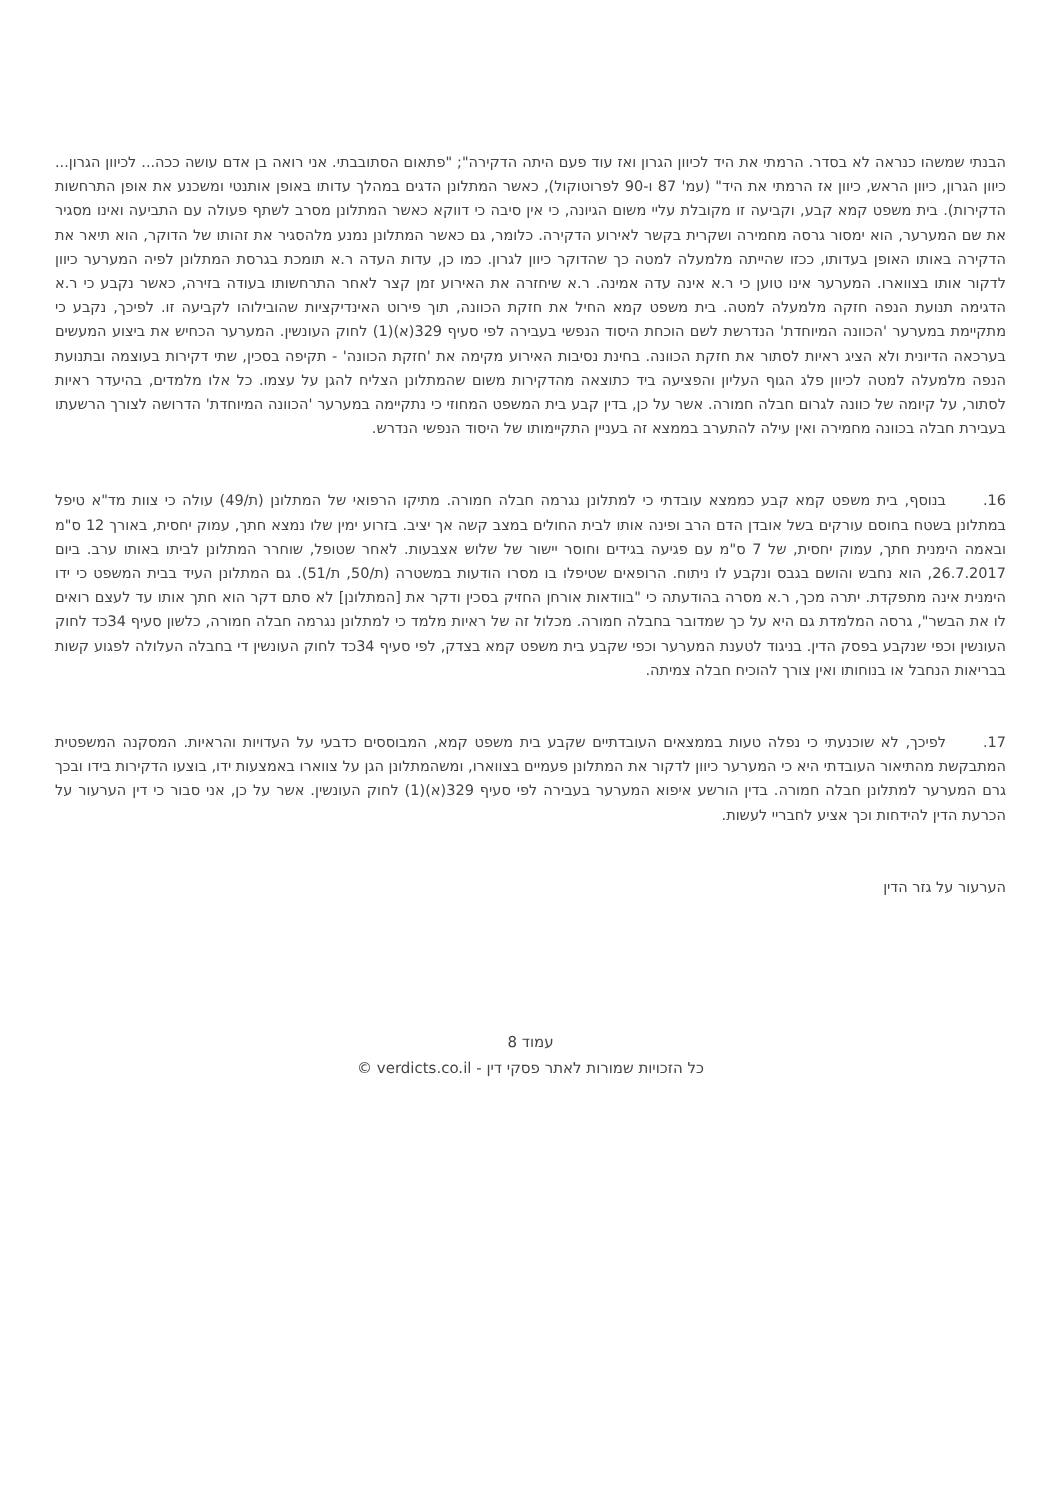הבנתי שמשהו כנראה לא בסדר. הרמתי את היד לכיוון הגרון ואז עוד פעם היתה הדקירה"; "פתאום הסתובבתי. אני רואה בן אדם עושה ככה... לכיוון הגרון... כיוון הגרון, כיוון הראש, כיוון אז הרמתי את היד" (עמ' 87 ו-90 לפרוטוקול), כאשר המתלונן הדגים במהלך עדותו באופן אותנטי ומשכנע את אופן התרחשות הדקירות). בית משפט קמא קבע, וקביעה זו מקובלת עליי משום הגיונה, כי אין סיבה כי דווקא כאשר המתלונן מסרב לשתף פעולה עם התביעה ואינו מסגיר את שם המערער, הוא ימסור גרסה מחמירה ושקרית בקשר לאירוע הדקירה. כלומר, גם כאשר המתלונן נמנע מלהסגיר את זהותו של הדוקר, הוא תיאר את הדקירה באותו האופן בעדותו, ככזו שהייתה מלמעלה למטה כך שהדוקר כיוון לגרון. כמו כן, עדות העדה ר.א תומכת בגרסת המתלונן לפיה המערער כיוון לדקור אותו בצווארו. המערער אינו טוען כי ר.א אינה עדה אמינה. ר.א שיחזרה את האירוע זמן קצר לאחר התרחשותו בעודה בזירה, כאשר נקבע כי ר.א הדגימה תנועת הנפה חזקה מלמעלה למטה. בית משפט קמא החיל את חזקת הכוונה, תוך פירוט האינדיקציות שהובילוהו לקביעה זו. לפיכך, נקבע כי מתקיימת במערער 'הכוונה המיוחדת' הנדרשת לשם הוכחת היסוד הנפשי בעבירה לפי סעיף 329(א)(1) לחוק העונשין. המערער הכחיש את ביצוע המעשים בערכאה הדיונית ולא הציג ראיות לסתור את חזקת הכוונה. בחינת נסיבות האירוע מקימה את 'חזקת הכוונה' - תקיפה בסכין, שתי דקירות בעוצמה ובתנועת הנפה מלמעלה למטה לכיוון פלג הגוף העליון והפציעה ביד כתוצאה מהדקירות משום שהמתלונן הצליח להגן על עצמו. כל אלו מלמדים, בהיעדר ראיות לסתור, על קיומה של כוונה לגרום חבלה חמורה. אשר על כן, בדין קבע בית המשפט המחוזי כי נתקיימה במערער 'הכוונה המיוחדת' הדרושה לצורך הרשעתו בעבירת חבלה בכוונה מחמירה ואין עילה להתערב בממצא זה בעניין התקיימותו של היסוד הנפשי הנדרש.
16. בנוסף, בית משפט קמא קבע כממצא עובדתי כי למתלונן נגרמה חבלה חמורה. מתיקו הרפואי של המתלונן (ת/49) עולה כי צוות מד"א טיפל במתלונן בשטח בחוסם עורקים בשל אובדן הדם הרב ופינה אותו לבית החולים במצב קשה אך יציב. בזרוע ימין שלו נמצא חתך, עמוק יחסית, באורך 12 ס"מ ובאמה הימנית חתך, עמוק יחסית, של 7 ס"מ עם פגיעה בגידים וחוסר יישור של שלוש אצבעות. לאחר שטופל, שוחרר המתלונן לביתו באותו ערב. ביום 26.7.2017, הוא נחבש והושם בגבס ונקבע לו ניתוח. הרופאים שטיפלו בו מסרו הודעות במשטרה (ת/50, ת/51). גם המתלונן העיד בבית המשפט כי ידו הימנית אינה מתפקדת. יתרה מכך, ר.א מסרה בהודעתה כי "בוודאות אורחן החזיק בסכין ודקר את [המתלונן] לא סתם דקר הוא חתך אותו עד לעצם רואים לו את הבשר", גרסה המלמדת גם היא על כך שמדובר בחבלה חמורה. מכלול זה של ראיות מלמד כי למתלונן נגרמה חבלה חמורה, כלשון סעיף 34כד לחוק העונשין וכפי שנקבע בפסק הדין. בניגוד לטענת המערער וכפי שקבע בית משפט קמא בצדק, לפי סעיף 34כד לחוק העונשין די בחבלה העלולה לפגוע קשות בבריאות הנחבל או בנוחותו ואין צורך להוכיח חבלה צמיתה.
17. לפיכך, לא שוכנעתי כי נפלה טעות בממצאים העובדתיים שקבע בית משפט קמא, המבוססים כדבעי על העדויות והראיות. המסקנה המשפטית המתבקשת מהתיאור העובדתי היא כי המערער כיוון לדקור את המתלונן פעמיים בצווארו, ומשהמתלונן הגן על צווארו באמצעות ידו, בוצעו הדקירות בידו ובכך גרם המערער למתלונן חבלה חמורה. בדין הורשע איפוא המערער בעבירה לפי סעיף 329(א)(1) לחוק העונשין. אשר על כן, אני סבור כי דין הערעור על הכרעת הדין להידחות וכך אציע לחבריי לעשות.
הערעור על גזר הדין
עמוד 8
כל הזכויות שמורות לאתר פסקי דין - verdicts.co.il ©